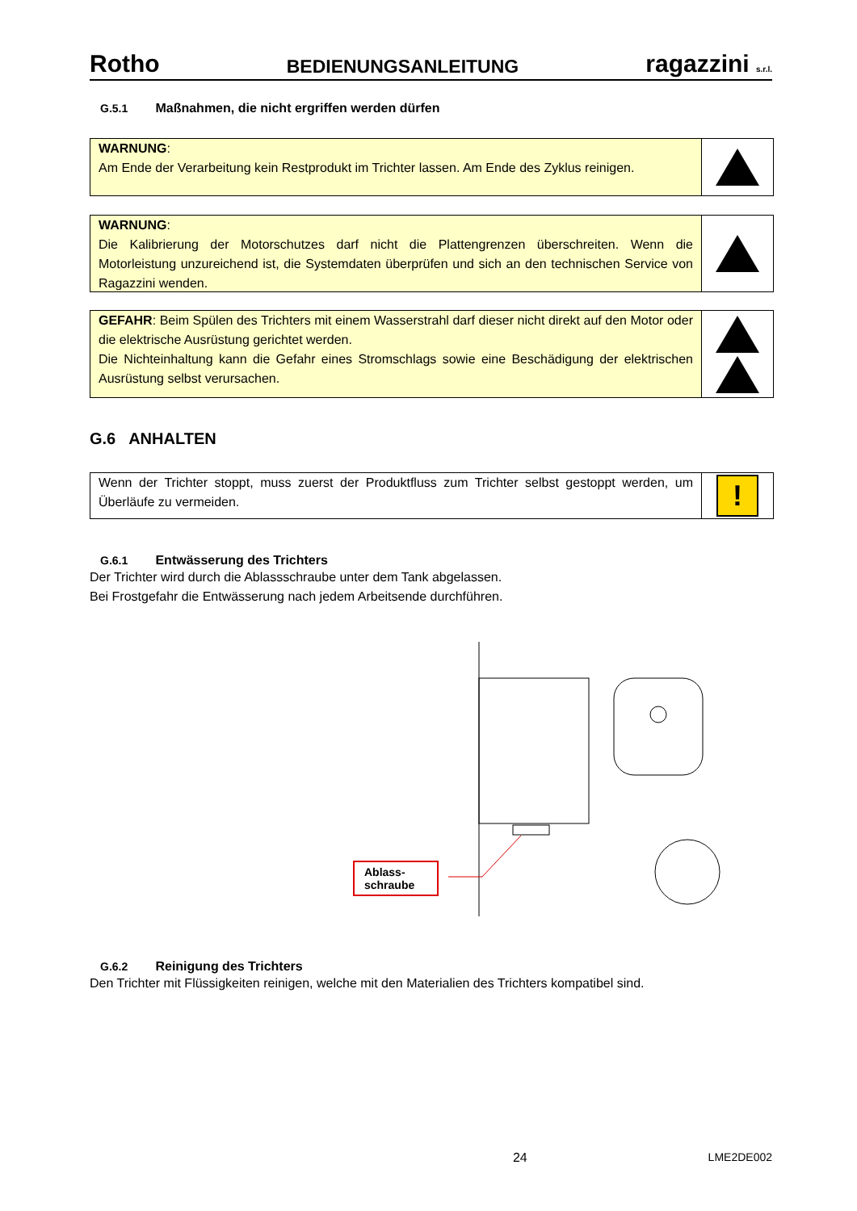Rotho BEDIENUNGSANLEITUNG ragazzini s.r.l.
G.5.1 Maßnahmen, die nicht ergriffen werden dürfen
WARNUNG:
Am Ende der Verarbeitung kein Restprodukt im Trichter lassen. Am Ende des Zyklus reinigen.
WARNUNG:
Die Kalibrierung der Motorschutzes darf nicht die Plattengrenzen überschreiten. Wenn die Motorleistung unzureichend ist, die Systemdaten überprüfen und sich an den technischen Service von Ragazzini wenden.
GEFAHR: Beim Spülen des Trichters mit einem Wasserstrahl darf dieser nicht direkt auf den Motor oder die elektrische Ausrüstung gerichtet werden.
Die Nichteinhaltung kann die Gefahr eines Stromschlags sowie eine Beschädigung der elektrischen Ausrüstung selbst verursachen.
G.6 ANHALTEN
Wenn der Trichter stoppt, muss zuerst der Produktfluss zum Trichter selbst gestoppt werden, um Überläufe zu vermeiden.
!
G.6.1 Entwässerung des Trichters
Der Trichter wird durch die Ablassschraube unter dem Tank abgelassen.
Bei Frostgefahr die Entwässerung nach jedem Arbeitsende durchführen.
Ablass-
schraube
G.6.2 Reinigung des Trichters
Den Trichter mit Flüssigkeiten reinigen, welche mit den Materialien des Trichters kompatibel sind.
24 LME2DE002